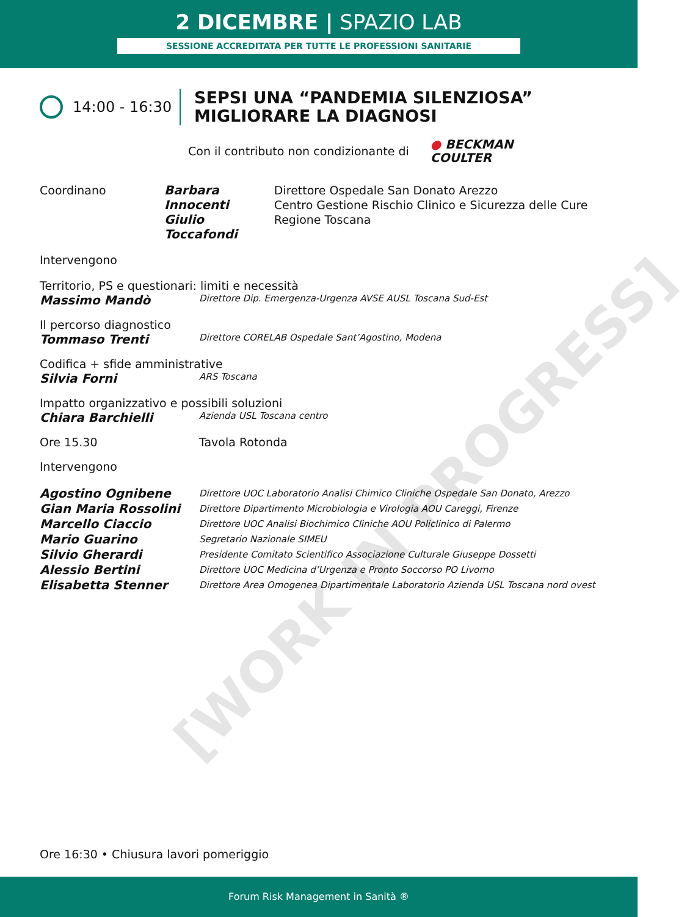2 DICEMBRE | SPAZIO LAB
SESSIONE ACCREDITATA PER TUTTE LE PROFESSIONI SANITARIE
14:00 - 16:30
SEPSI UNA “PANDEMIA SILENZIOSA”
MIGLIORARE LA DIAGNOSI
Con il contributo non condizionante di
● BECKMAN
COULTER
Coordinano Barbara Innocenti
Giulio Toccafondi
Direttore Ospedale San Donato Arezzo
Centro Gestione Rischio Clinico e Sicurezza delle Cure Regione Toscana
Intervengono
Territorio, PS e questionari: limiti e necessità
Massimo Mandò
Direttore Dip. Emergenza-Urgenza AVSE AUSL Toscana Sud-Est
Il percorso diagnostico
Tommaso Trenti
Direttore CORELAB Ospedale Sant’Agostino, Modena
Codifica + sfide amministrative
Silvia Forni
ARS Toscana
Impatto organizzativo e possibili soluzioni
Chiara Barchielli
Azienda USL Toscana centro
Ore 15.30 Tavola Rotonda
Intervengono
Agostino Ognibene
Direttore UOC Laboratorio Analisi Chimico Cliniche Ospedale San Donato, Arezzo
Gian Maria Rossolini
Direttore Dipartimento Microbiologia e Virologia AOU Careggi, Firenze
Marcello Ciaccio
Direttore UOC Analisi Biochimico Cliniche AOU Policlinico di Palermo
Mario Guarino
Segretario Nazionale SIMEU
Silvio Gherardi
Presidente Comitato Scientifico Associazione Culturale Giuseppe Dossetti
Alessio Bertini
Direttore UOC Medicina d’Urgenza e Pronto Soccorso PO Livorno
Elisabetta Stenner
Direttore Area Omogenea Dipartimentale Laboratorio Azienda USL Toscana nord ovest
Ore 16:30 • Chiusura lavori pomeriggio
[WORK IN PROGRESS]
Forum Risk Management in Sanità ®